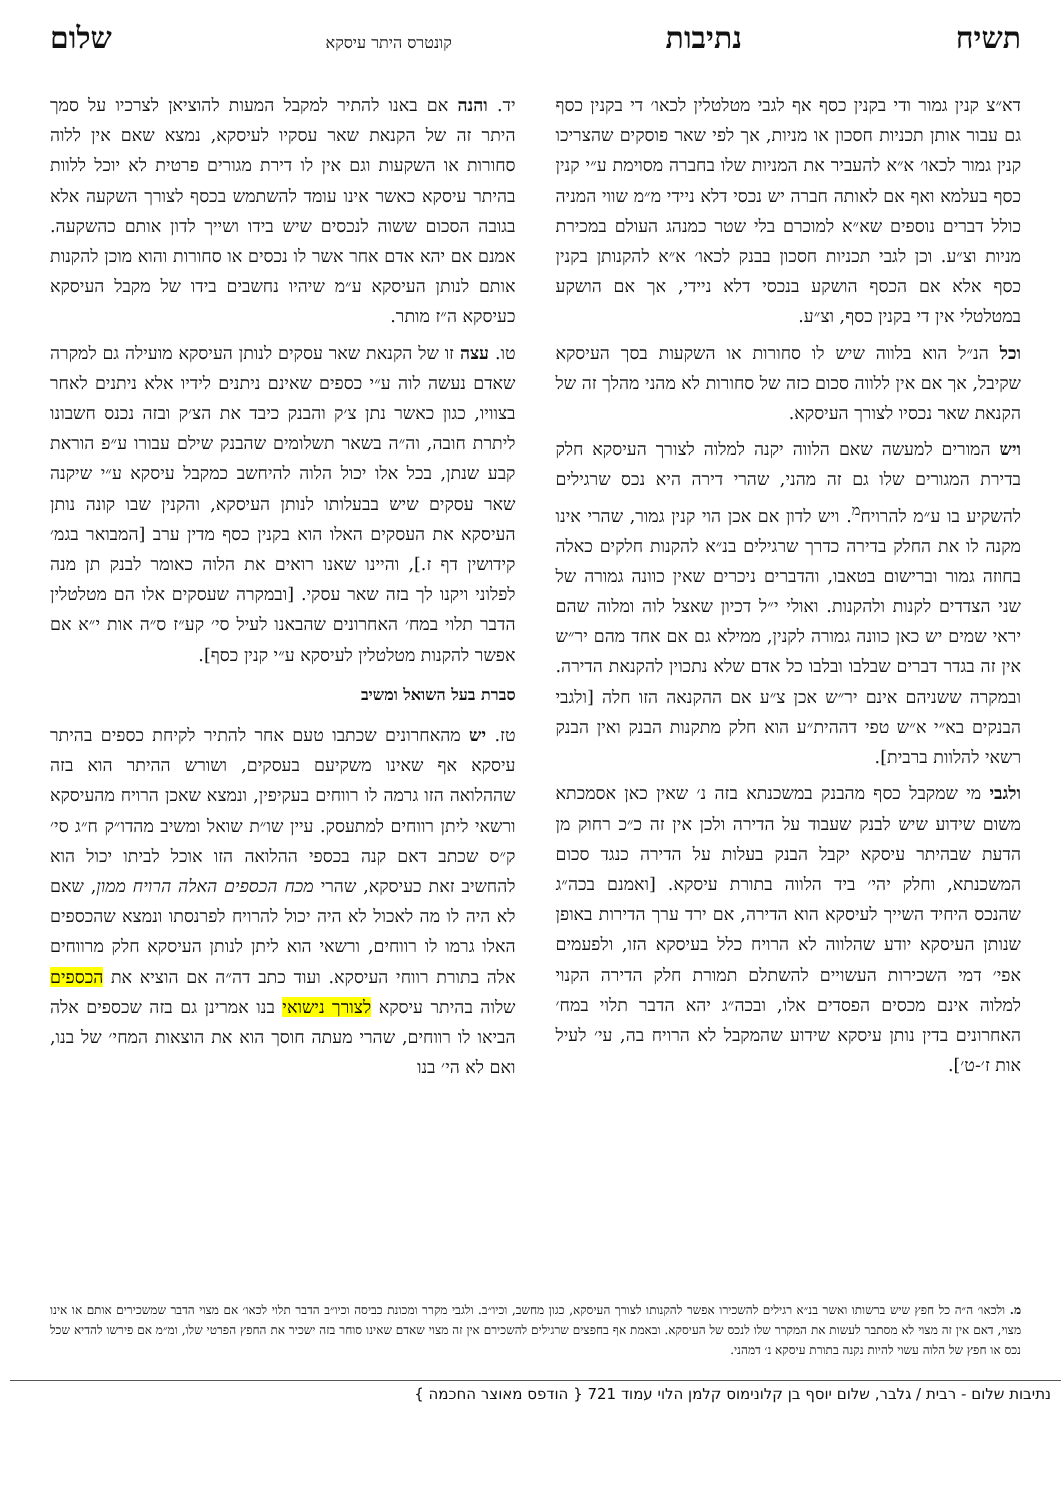תשיח נתיבות קונטרס היתר עיסקא שלום
דא״צ קנין גמור ודי בקנין כסף אף לגבי מטלטלין לכאו׳ די בקנין כסף גם עבור אותן תכניות חסכון או מניות, אך לפי שאר פוסקים שהצריכו קנין גמור לכאו׳ א״א להעביר את המניות שלו בחברה מסוימת ע״י קנין כסף בעלמא ואף אם לאותה חברה יש נכסי דלא ניידי מ״מ שווי המניה כולל דברים נוספים שא״א למוכרם בלי שטר כמנהג העולם במכירת מניות וצ״ע. וכן לגבי תכניות חסכון בבנק לכאו׳ א״א להקנותן בקנין כסף אלא אם הכסף הושקע בנכסי דלא ניידי, אך אם הושקע במטלטלי אין די בקנין כסף, וצ״ע.
וכל הנ״ל הוא בלווה שיש לו סחורות או השקעות בסך העיסקא שקיבל, אך אם אין ללווה סכום כזה של סחורות לא מהני מהלך זה של הקנאת שאר נכסיו לצורך העיסקא.
ויש המורים למעשה שאם הלווה יקנה למלוה לצורך העיסקא חלק בדירת המגורים שלו גם זה מהני, שהרי דירה היא נכס שרגילים להשקיע בו ע״מ להרויח<sup>מ</sup>. ויש לדון אם אכן הוי קנין גמור, שהרי אינו מקנה לו את החלק בדירה כדרך שרגילים בנ״א להקנות חלקים כאלה בחוזה גמור וברישום בטאבו, והדברים ניכרים שאין כוונה גמורה של שני הצדדים לקנות ולהקנות. ואולי י״ל דכיון שאצל לוה ומלוה שהם יראי שמים יש כאן כוונה גמורה לקנין, ממילא גם אם אחד מהם יר״ש אין זה בגדר דברים שבלבו ובלבו כל אדם שלא נתכוין להקנאת הדירה. ובמקרה ששניהם אינם יר״ש אכן צ״ע אם ההקנאה הזו חלה [ולגבי הבנקים בא״י א״ש טפי דההית״ע הוא חלק מתקנות הבנק ואין הבנק רשאי להלוות ברבית].
ולגבי מי שמקבל כסף מהבנק במשכנתא בזה נ׳ שאין כאן אסמכתא משום שידוע שיש לבנק שעבוד על הדירה ולכן אין זה כ״כ רחוק מן הדעת שבהיתר עיסקא יקבל הבנק בעלות על הדירה כנגד סכום המשכנתא, וחלק יהי׳ ביד הלווה בתורת עיסקא. [ואמנם בכה״ג שהנכס היחיד השייך לעיסקא הוא הדירה, אם ירד ערך הדירות באופן שנותן העיסקא יודע שהלווה לא הרויח כלל בעיסקא הזו, ולפעמים אפי׳ דמי השכירות העשויים להשתלם תמורת חלק הדירה הקנוי למלוה אינם מכסים הפסדים אלו, ובכה״ג יהא הדבר תלוי במח׳ האחרונים בדין נותן עיסקא שידוע שהמקבל לא הרויח בה, עי׳ לעיל אות ז׳-ט׳].
יד. והנה אם באנו להתיר למקבל המעות להוציאן לצרכיו על סמך היתר זה של הקנאת שאר עסקיו לעיסקא, נמצא שאם אין ללוה סחורות או השקעות וגם אין לו דירת מגורים פרטית לא יוכל ללוות בהיתר עיסקא כאשר אינו עומד להשתמש בכסף לצורך השקעה אלא בגובה הסכום ששוה לנכסים שיש בידו ושייך לדון אותם כהשקעה. אמנם אם יהא אדם אחר אשר לו נכסים או סחורות והוא מוכן להקנות אותם לנותן העיסקא ע״מ שיהיו נחשבים בידו של מקבל העיסקא כעיסקא ה״ז מותר.
טו. עצה זו של הקנאת שאר עסקים לנותן העיסקא מועילה גם למקרה שאדם נעשה לוה ע״י כספים שאינם ניתנים לידיו אלא ניתנים לאחר בצוויו, כגון כאשר נתן צ׳ק והבנק כיבד את הצ׳ק ובזה נכנס חשבונו ליתרת חובה, וה״ה בשאר תשלומים שהבנק שילם עבורו ע״פ הוראת קבע שנתן, בכל אלו יכול הלוה להיחשב כמקבל עיסקא ע״י שיקנה שאר עסקים שיש בבעלותו לנותן העיסקא, והקנין שבו קונה נותן העיסקא את העסקים האלו הוא בקנין כסף מדין ערב [המבואר בגמ׳ קידושין דף ז.], והיינו שאנו רואים את הלוה כאומר לבנק תן מנה לפלוני ויקנו לך בזה שאר עסקי. [ובמקרה שעסקים אלו הם מטלטלין הדבר תלוי במח׳ האחרונים שהבאנו לעיל סי׳ קע״ז ס״ה אות י״א אם אפשר להקנות מטלטלין לעיסקא ע״י קנין כסף].
סברת בעל השואל ומשיב
טז. יש מהאחרונים שכתבו טעם אחר להתיר לקיחת כספים בהיתר עיסקא אף שאינו משקיעם בעסקים, ושורש ההיתר הוא בזה שההלואה הזו גרמה לו רווחים בעקיפין, ונמצא שאכן הרויח מהעיסקא ורשאי ליתן רווחים למתעסק. עיין שו״ת שואל ומשיב מהדו״ק ח״ג סי׳ ק״ס שכתב דאם קנה בכספי ההלואה הזו אוכל לביתו יכול הוא להחשיב זאת כעיסקא, שהרי מכח הכספים האלה הרויח ממון, שאם לא היה לו מה לאכול לא היה יכול להרויח לפרנסתו ונמצא שהכספים האלו גרמו לו רווחים, ורשאי הוא ליתן לנותן העיסקא חלק מרווחים אלה בתורת רווחי העיסקא. ועוד כתב דה״ה אם הוציא את הכספים שלוה בהיתר עיסקא לצורך נישואי בנו אמרינן גם בזה שכספים אלה הביאו לו רווחים, שהרי מעתה חוסך הוא את הוצאות המחי׳ של בנו, ואם לא הי׳ בנו
מ. ולכאו׳ ה״ה כל חפץ שיש ברשותו ואשר בנ״א רגילים להשכירו אפשר להקנותו לצורך העיסקא, כגון מחשב, וכיו״ב. ולגבי מקרר ומכונת כביסה וכיו״ב הדבר תלוי לכאו׳ אם מצוי הדבר שמשכירים אותם או אינו מצוי, דאם אין זה מצוי לא מסתבר לעשות את המקרר שלו לנכס של העיסקא. ובאמת אף בחפצים שרגילים להשכירם אין זה מצוי שאדם שאינו סוחר בזה ישכיר את החפץ הפרטי שלו, ומ״מ אם פירשו להדיא שכל נכס או חפץ של הלוה עשוי להיות נקנה בתורת עיסקא נ׳ דמהני.
נתיבות שלום - רבית / גלבר, שלום יוסף בן קלונימוס קלמן הלוי עמוד 721 { הודפס מאוצר החכמה }